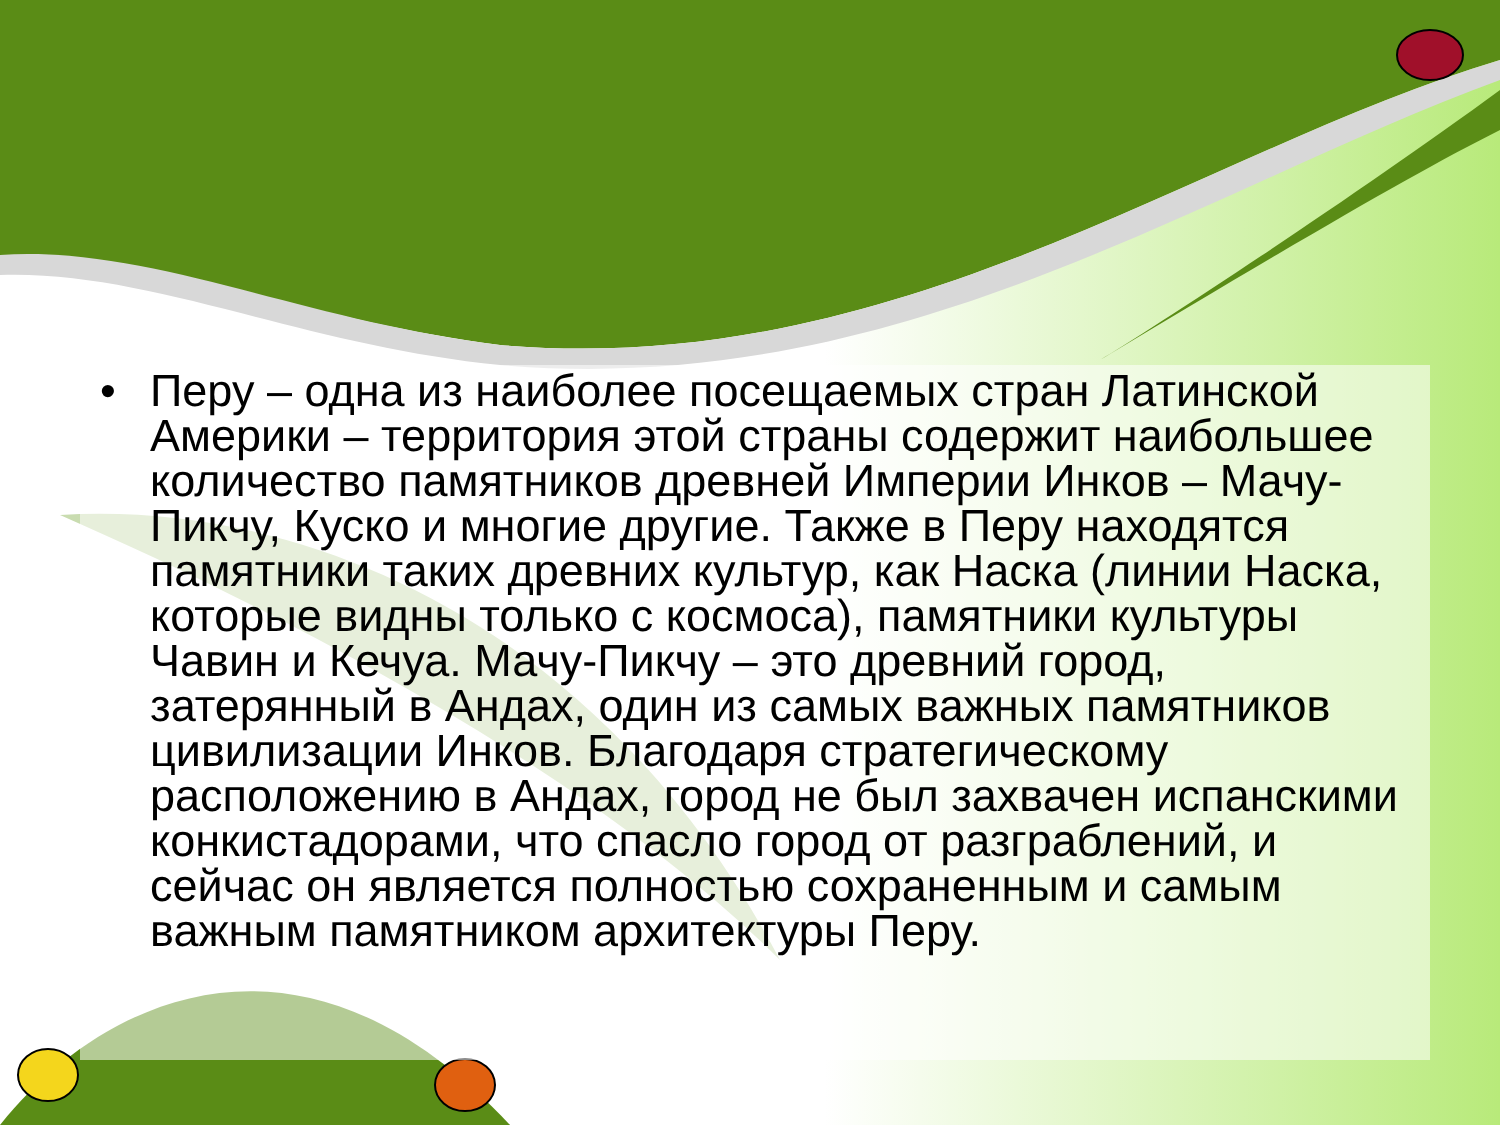• Перу – одна из наиболее посещаемых стран Латинской Америки – территория этой страны содержит наибольшее количество памятников древней Империи Инков – Мачу-Пикчу, Куско и многие другие. Также в Перу находятся памятники таких древних культур, как Наска (линии Наска, которые видны только с космоса), памятники культуры Чавин и Кечуа. Мачу-Пикчу – это древний город, затерянный в Андах, один из самых важных памятников цивилизации Инков. Благодаря стратегическому расположению в Андах, город не был захвачен испанскими конкистадорами, что спасло город от разграблений, и сейчас он является полностью сохраненным и самым важным памятником архитектуры Перу.